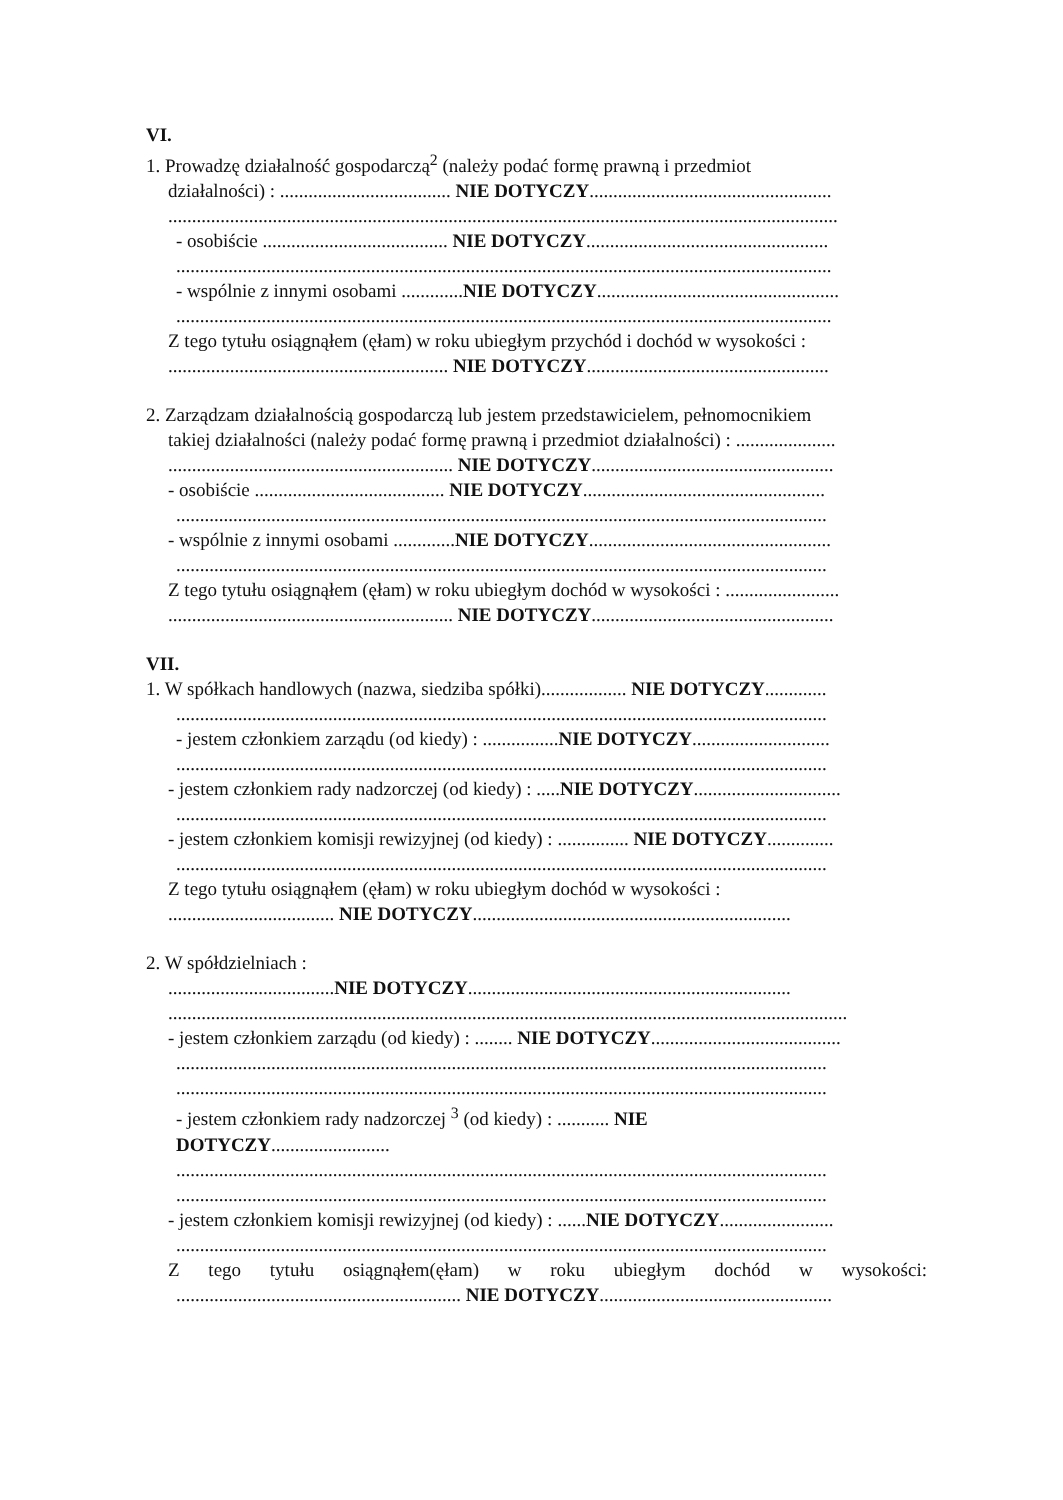VI.
1. Prowadzę działalność gospodarczą<sup>2</sup> (należy podać formę prawną i przedmiot
działalności) : .................................... NIE DOTYCZY...................................................
.............................................................................................................................................
- osobiście ....................................... NIE DOTYCZY...................................................
..........................................................................................................................................
- wspólnie z innymi osobami .............NIE DOTYCZY...................................................
..........................................................................................................................................
Z tego tytułu osiągnąłem (ęłam) w roku ubiegłym przychód i dochód w wysokości :
........................................................... NIE DOTYCZY...................................................
2. Zarządzam działalnością gospodarczą lub jestem przedstawicielem, pełnomocnikiem
takiej działalności (należy podać formę prawną i przedmiot działalności) : .....................
............................................................ NIE DOTYCZY...................................................
- osobiście ........................................ NIE DOTYCZY...................................................
.........................................................................................................................................
- wspólnie z innymi osobami .............NIE DOTYCZY...................................................
.........................................................................................................................................
Z tego tytułu osiągnąłem (ęłam) w roku ubiegłym dochód w wysokości : ........................
............................................................ NIE DOTYCZY...................................................
VII.
1. W spółkach handlowych (nazwa, siedziba spółki).................. NIE DOTYCZY.............
.........................................................................................................................................
- jestem członkiem zarządu (od kiedy) : ................NIE DOTYCZY.............................
.........................................................................................................................................
- jestem członkiem rady nadzorczej (od kiedy) : .....NIE DOTYCZY...............................
.........................................................................................................................................
- jestem członkiem komisji rewizyjnej (od kiedy) : ............... NIE DOTYCZY..............
.........................................................................................................................................
Z tego tytułu osiągnąłem (ęłam) w roku ubiegłym dochód w wysokości :
................................... NIE DOTYCZY...................................................................
2. W spółdzielniach :
...................................NIE DOTYCZY....................................................................
...............................................................................................................................................
- jestem członkiem zarządu (od kiedy) : ........ NIE DOTYCZY........................................
.........................................................................................................................................
.........................................................................................................................................
- jestem członkiem rady nadzorczej <sup>3</sup> (od kiedy) : ........... NIE
DOTYCZY.........................
.........................................................................................................................................
.........................................................................................................................................
- jestem członkiem komisji rewizyjnej (od kiedy) : ......NIE DOTYCZY........................
.........................................................................................................................................
Z tego tytułu osiągnąłem(ęłam) w roku ubiegłym dochód w wysokości:
............................................................ NIE DOTYCZY.................................................